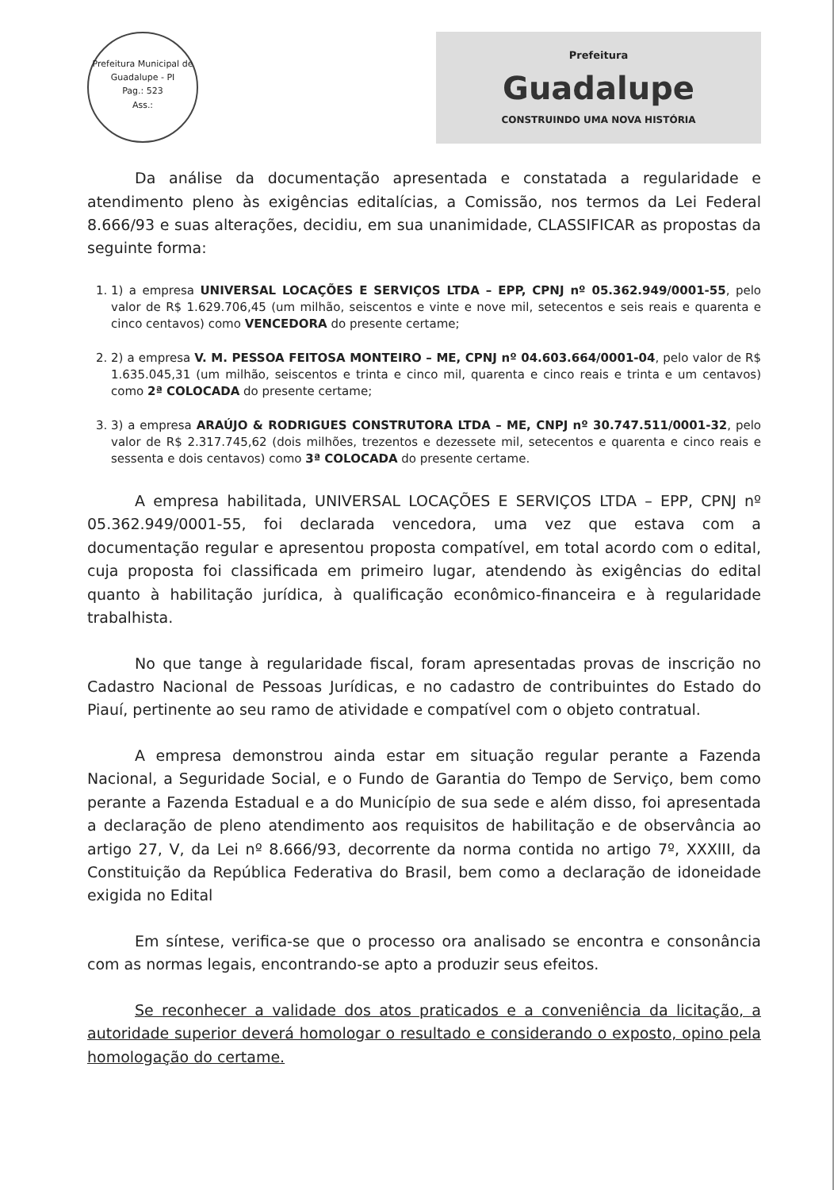Prefeitura Municipal de Guadalupe - PI
Pag.: 523
Ass.:
Prefeitura
Guadalupe
CONSTRUINDO UMA NOVA HISTÓRIA
Da análise da documentação apresentada e constatada a regularidade e atendimento pleno às exigências editalícias, a Comissão, nos termos da Lei Federal 8.666/93 e suas alterações, decidiu, em sua unanimidade, CLASSIFICAR as propostas da seguinte forma:
1. 1) a empresa UNIVERSAL LOCAÇÕES E SERVIÇOS LTDA – EPP, CPNJ nº 05.362.949/0001-55, pelo valor de R$ 1.629.706,45 (um milhão, seiscentos e vinte e nove mil, setecentos e seis reais e quarenta e cinco centavos) como VENCEDORA do presente certame;
2. 2) a empresa V. M. PESSOA FEITOSA MONTEIRO – ME, CPNJ nº 04.603.664/0001-04, pelo valor de R$ 1.635.045,31 (um milhão, seiscentos e trinta e cinco mil, quarenta e cinco reais e trinta e um centavos) como 2ª COLOCADA do presente certame;
3. 3) a empresa ARAÚJO & RODRIGUES CONSTRUTORA LTDA – ME, CNPJ nº 30.747.511/0001-32, pelo valor de R$ 2.317.745,62 (dois milhões, trezentos e dezessete mil, setecentos e quarenta e cinco reais e sessenta e dois centavos) como 3ª COLOCADA do presente certame.
A empresa habilitada, UNIVERSAL LOCAÇÕES E SERVIÇOS LTDA – EPP, CPNJ nº 05.362.949/0001-55, foi declarada vencedora, uma vez que estava com a documentação regular e apresentou proposta compatível, em total acordo com o edital, cuja proposta foi classificada em primeiro lugar, atendendo às exigências do edital quanto à habilitação jurídica, à qualificação econômico-financeira e à regularidade trabalhista.
No que tange à regularidade fiscal, foram apresentadas provas de inscrição no Cadastro Nacional de Pessoas Jurídicas, e no cadastro de contribuintes do Estado do Piauí, pertinente ao seu ramo de atividade e compatível com o objeto contratual.
A empresa demonstrou ainda estar em situação regular perante a Fazenda Nacional, a Seguridade Social, e o Fundo de Garantia do Tempo de Serviço, bem como perante a Fazenda Estadual e a do Município de sua sede e além disso, foi apresentada a declaração de pleno atendimento aos requisitos de habilitação e de observância ao artigo 27, V, da Lei nº 8.666/93, decorrente da norma contida no artigo 7º, XXXIII, da Constituição da República Federativa do Brasil, bem como a declaração de idoneidade exigida no Edital
Em síntese, verifica-se que o processo ora analisado se encontra e consonância com as normas legais, encontrando-se apto a produzir seus efeitos.
Se reconhecer a validade dos atos praticados e a conveniência da licitação, a autoridade superior deverá homologar o resultado e considerando o exposto, opino pela homologação do certame.